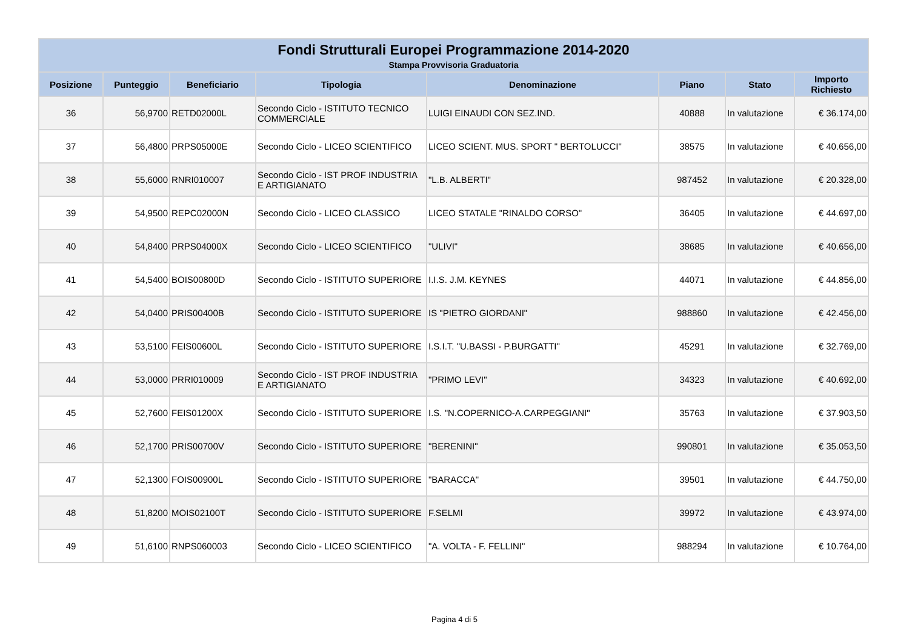| Fondi Strutturali Europei Programmazione 2014-2020 | | | | | | | |
| --- | --- | --- | --- | --- | --- | --- | --- |
| Stampa Provvisoria Graduatoria | | | | | | | |
| Posizione | Punteggio | Beneficiario | Tipologia | Denominazione | Piano | Stato | Importo Richiesto |
| 36 | 56,9700 | RETD02000L | Secondo Ciclo - ISTITUTO TECNICO COMMERCIALE | LUIGI EINAUDI CON SEZ.IND. | 40888 | In valutazione | € 36.174,00 |
| 37 | 56,4800 | PRPS05000E | Secondo Ciclo - LICEO SCIENTIFICO | LICEO SCIENT. MUS. SPORT " BERTOLUCCI" | 38575 | In valutazione | € 40.656,00 |
| 38 | 55,6000 | RNRI010007 | Secondo Ciclo - IST PROF INDUSTRIA E ARTIGIANATO | "L.B. ALBERTI" | 987452 | In valutazione | € 20.328,00 |
| 39 | 54,9500 | REPC02000N | Secondo Ciclo - LICEO CLASSICO | LICEO STATALE "RINALDO CORSO" | 36405 | In valutazione | € 44.697,00 |
| 40 | 54,8400 | PRPS04000X | Secondo Ciclo - LICEO SCIENTIFICO | "ULIVI" | 38685 | In valutazione | € 40.656,00 |
| 41 | 54,5400 | BOIS00800D | Secondo Ciclo - ISTITUTO SUPERIORE | I.I.S. J.M. KEYNES | 44071 | In valutazione | € 44.856,00 |
| 42 | 54,0400 | PRIS00400B | Secondo Ciclo - ISTITUTO SUPERIORE | IS "PIETRO GIORDANI" | 988860 | In valutazione | € 42.456,00 |
| 43 | 53,5100 | FEIS00600L | Secondo Ciclo - ISTITUTO SUPERIORE | I.S.I.T. "U.BASSI - P.BURGATTI" | 45291 | In valutazione | € 32.769,00 |
| 44 | 53,0000 | PRRI010009 | Secondo Ciclo - IST PROF INDUSTRIA E ARTIGIANATO | "PRIMO LEVI" | 34323 | In valutazione | € 40.692,00 |
| 45 | 52,7600 | FEIS01200X | Secondo Ciclo - ISTITUTO SUPERIORE | I.S. "N.COPERNICO-A.CARPEGGIANI" | 35763 | In valutazione | € 37.903,50 |
| 46 | 52,1700 | PRIS00700V | Secondo Ciclo - ISTITUTO SUPERIORE | "BERENINI" | 990801 | In valutazione | € 35.053,50 |
| 47 | 52,1300 | FOIS00900L | Secondo Ciclo - ISTITUTO SUPERIORE | "BARACCA" | 39501 | In valutazione | € 44.750,00 |
| 48 | 51,8200 | MOIS02100T | Secondo Ciclo - ISTITUTO SUPERIORE | F.SELMI | 39972 | In valutazione | € 43.974,00 |
| 49 | 51,6100 | RNPS060003 | Secondo Ciclo - LICEO SCIENTIFICO | "A. VOLTA - F. FELLINI" | 988294 | In valutazione | € 10.764,00 |
Pagina 4 di 5